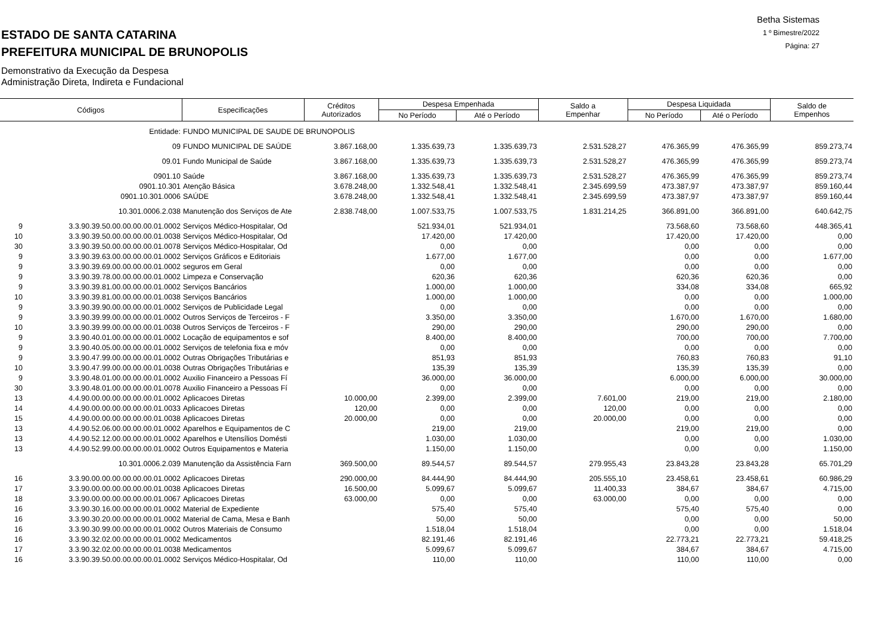Betha Sistemas
1 º Bimestre/2022
Página: 27
ESTADO DE SANTA CATARINA
PREFEITURA MUNICIPAL DE BRUNOPOLIS
Demonstrativo da Execução da Despesa
Administração Direta, Indireta e Fundacional
| Códigos | | Especificações | Créditos Autorizados | Despesa Empenhada | | Saldo a Empenhar | Despesa Liquidada | | Saldo de Empenhos |
| --- | --- | --- | --- | --- | --- | --- | --- | --- | --- |
| | | | | No Período | Até o Período | | No Período | Até o Período | |
| | Entidade: | FUNDO MUNICIPAL DE SAUDE DE BRUNOPOLIS | | | | | | | |
| | 09 | FUNDO MUNICIPAL DE SAÚDE | 3.867.168,00 | 1.335.639,73 | 1.335.639,73 | 2.531.528,27 | 476.365,99 | 476.365,99 | 859.273,74 |
| | 09.01 | Fundo Municipal de Saúde | 3.867.168,00 | 1.335.639,73 | 1.335.639,73 | 2.531.528,27 | 476.365,99 | 476.365,99 | 859.273,74 |
| | 0901.10 | Saúde | 3.867.168,00 | 1.335.639,73 | 1.335.639,73 | 2.531.528,27 | 476.365,99 | 476.365,99 | 859.273,74 |
| | 0901.10.301 | Atenção Básica | 3.678.248,00 | 1.332.548,41 | 1.332.548,41 | 2.345.699,59 | 473.387,97 | 473.387,97 | 859.160,44 |
| | 0901.10.301.0006 | SAÚDE | 3.678.248,00 | 1.332.548,41 | 1.332.548,41 | 2.345.699,59 | 473.387,97 | 473.387,97 | 859.160,44 |
| | 10.301.0006.2.038 | Manutenção dos Serviços de Ate | 2.838.748,00 | 1.007.533,75 | 1.007.533,75 | 1.831.214,25 | 366.891,00 | 366.891,00 | 640.642,75 |
| 9 | 3.3.90.39.50.00.00.00.00.01.0002 | Serviços Médico-Hospitalar, Od | | 521.934,01 | 521.934,01 | | 73.568,60 | 73.568,60 | 448.365,41 |
| 10 | 3.3.90.39.50.00.00.00.00.01.0038 | Serviços Médico-Hospitalar, Od | | 17.420,00 | 17.420,00 | | 17.420,00 | 17.420,00 | 0,00 |
| 30 | 3.3.90.39.50.00.00.00.00.01.0078 | Serviços Médico-Hospitalar, Od | | 0,00 | 0,00 | | 0,00 | 0,00 | 0,00 |
| 9 | 3.3.90.39.63.00.00.00.00.01.0002 | Serviços Gráficos e Editoriais | | 1.677,00 | 1.677,00 | | 0,00 | 0,00 | 1.677,00 |
| 9 | 3.3.90.39.69.00.00.00.00.01.0002 | seguros em Geral | | 0,00 | 0,00 | | 0,00 | 0,00 | 0,00 |
| 9 | 3.3.90.39.78.00.00.00.00.01.0002 | Limpeza e Conservação | | 620,36 | 620,36 | | 620,36 | 620,36 | 0,00 |
| 9 | 3.3.90.39.81.00.00.00.00.01.0002 | Serviços Bancários | | 1.000,00 | 1.000,00 | | 334,08 | 334,08 | 665,92 |
| 10 | 3.3.90.39.81.00.00.00.00.01.0038 | Serviços Bancários | | 1.000,00 | 1.000,00 | | 0,00 | 0,00 | 1.000,00 |
| 9 | 3.3.90.39.90.00.00.00.00.01.0002 | Serviços de Publicidade Legal | | 0,00 | 0,00 | | 0,00 | 0,00 | 0,00 |
| 9 | 3.3.90.39.99.00.00.00.00.01.0002 | Outros Serviços de Terceiros - F | | 3.350,00 | 3.350,00 | | 1.670,00 | 1.670,00 | 1.680,00 |
| 10 | 3.3.90.39.99.00.00.00.00.01.0038 | Outros Serviços de Terceiros - F | | 290,00 | 290,00 | | 290,00 | 290,00 | 0,00 |
| 9 | 3.3.90.40.01.00.00.00.00.01.0002 | Locação de equipamentos e sof | | 8.400,00 | 8.400,00 | | 700,00 | 700,00 | 7.700,00 |
| 9 | 3.3.90.40.05.00.00.00.00.01.0002 | Serviços de telefonia fixa e móv | | 0,00 | 0,00 | | 0,00 | 0,00 | 0,00 |
| 9 | 3.3.90.47.99.00.00.00.00.01.0002 | Outras Obrigações Tributárias e | | 851,93 | 851,93 | | 760,83 | 760,83 | 91,10 |
| 10 | 3.3.90.47.99.00.00.00.00.01.0038 | Outras Obrigações Tributárias e | | 135,39 | 135,39 | | 135,39 | 135,39 | 0,00 |
| 9 | 3.3.90.48.01.00.00.00.00.01.0002 | Auxilio Financeiro a Pessoas Fí | | 36.000,00 | 36.000,00 | | 6.000,00 | 6.000,00 | 30.000,00 |
| 30 | 3.3.90.48.01.00.00.00.00.01.0078 | Auxilio Financeiro a Pessoas Fí | | 0,00 | 0,00 | | 0,00 | 0,00 | 0,00 |
| 13 | 4.4.90.00.00.00.00.00.00.01.0002 | Aplicacoes Diretas | 10.000,00 | 2.399,00 | 2.399,00 | 7.601,00 | 219,00 | 219,00 | 2.180,00 |
| 14 | 4.4.90.00.00.00.00.00.00.01.0033 | Aplicacoes Diretas | 120,00 | 0,00 | 0,00 | 120,00 | 0,00 | 0,00 | 0,00 |
| 15 | 4.4.90.00.00.00.00.00.00.01.0038 | Aplicacoes Diretas | 20.000,00 | 0,00 | 0,00 | 20.000,00 | 0,00 | 0,00 | 0,00 |
| 13 | 4.4.90.52.06.00.00.00.00.01.0002 | Aparelhos e Equipamentos de C | | 219,00 | 219,00 | | 219,00 | 219,00 | 0,00 |
| 13 | 4.4.90.52.12.00.00.00.00.01.0002 | Aparelhos e Utensílios Domésti | | 1.030,00 | 1.030,00 | | 0,00 | 0,00 | 1.030,00 |
| 13 | 4.4.90.52.99.00.00.00.00.01.0002 | Outros Equipamentos e Materia | | 1.150,00 | 1.150,00 | | 0,00 | 0,00 | 1.150,00 |
| | 10.301.0006.2.039 | Manutenção da Assistência Farn | 369.500,00 | 89.544,57 | 89.544,57 | 279.955,43 | 23.843,28 | 23.843,28 | 65.701,29 |
| 16 | 3.3.90.00.00.00.00.00.00.01.0002 | Aplicacoes Diretas | 290.000,00 | 84.444,90 | 84.444,90 | 205.555,10 | 23.458,61 | 23.458,61 | 60.986,29 |
| 17 | 3.3.90.00.00.00.00.00.00.01.0038 | Aplicacoes Diretas | 16.500,00 | 5.099,67 | 5.099,67 | 11.400,33 | 384,67 | 384,67 | 4.715,00 |
| 18 | 3.3.90.00.00.00.00.00.00.01.0067 | Aplicacoes Diretas | 63.000,00 | 0,00 | 0,00 | 63.000,00 | 0,00 | 0,00 | 0,00 |
| 16 | 3.3.90.30.16.00.00.00.00.01.0002 | Material de Expediente | | 575,40 | 575,40 | | 575,40 | 575,40 | 0,00 |
| 16 | 3.3.90.30.20.00.00.00.00.01.0002 | Material de Cama, Mesa e Banh | | 50,00 | 50,00 | | 0,00 | 0,00 | 50,00 |
| 16 | 3.3.90.30.99.00.00.00.00.01.0002 | Outros Materiais de Consumo | | 1.518,04 | 1.518,04 | | 0,00 | 0,00 | 1.518,04 |
| 16 | 3.3.90.32.02.00.00.00.00.01.0002 | Medicamentos | | 82.191,46 | 82.191,46 | | 22.773,21 | 22.773,21 | 59.418,25 |
| 17 | 3.3.90.32.02.00.00.00.00.01.0038 | Medicamentos | | 5.099,67 | 5.099,67 | | 384,67 | 384,67 | 4.715,00 |
| 16 | 3.3.90.39.50.00.00.00.00.01.0002 | Serviços Médico-Hospitalar, Od | | 110,00 | 110,00 | | 110,00 | 110,00 | 0,00 |